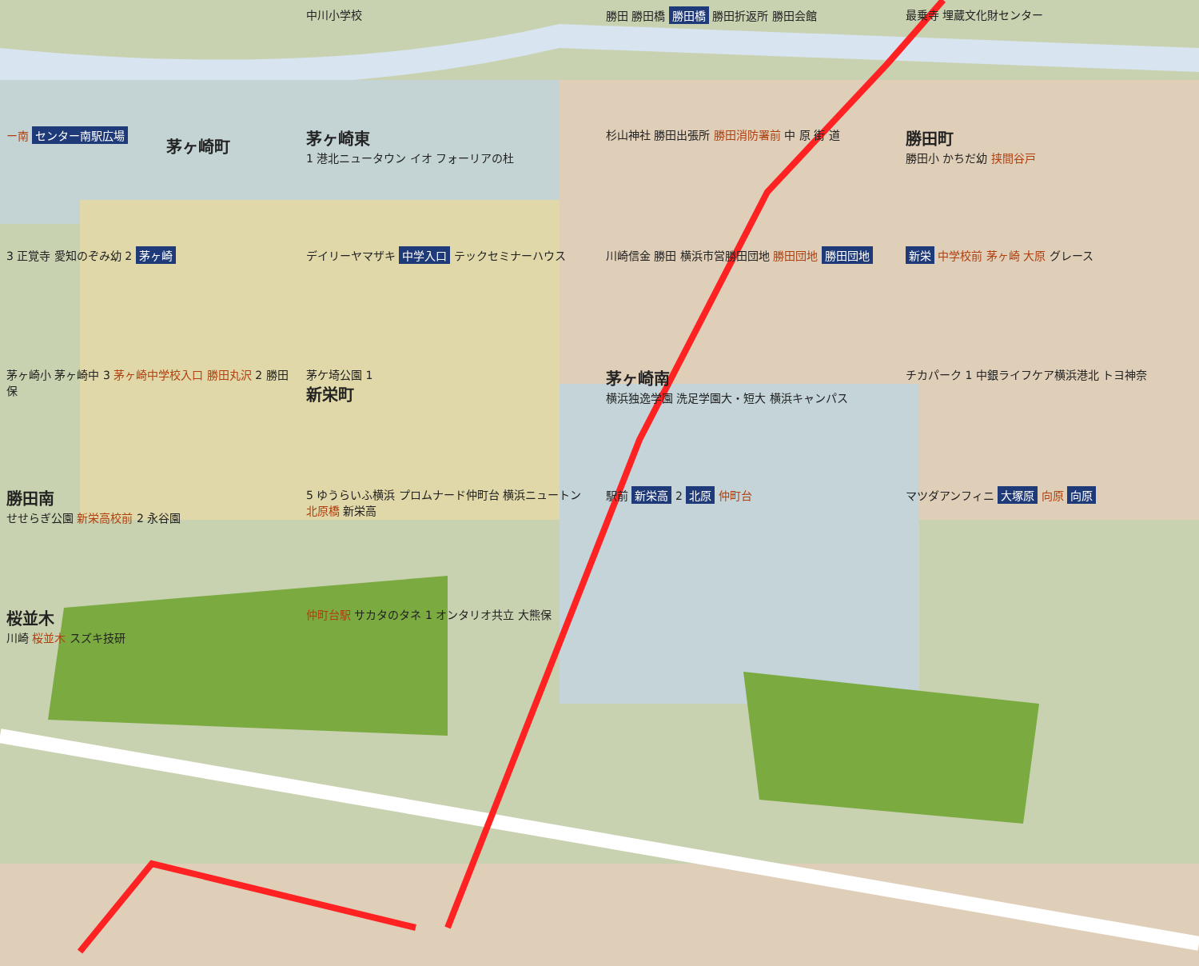茅ヶ崎町
中川小学校
勝田 勝田橋 勝田橋 勝田折返所 勝田会館
最乗寺 埋蔵文化財センター
ー南 センター南駅広場
茅ヶ崎東
1 港北ニュータウン イオ フォーリアの杜
杉山神社 勝田出張所 勝田消防署前 中 原 街 道
勝田町
勝田小 かちだ幼 挟間谷戸
3 正覚寺 愛知のぞみ幼 2 茅ヶ崎
デイリーヤマザキ 中学入口 テックセミナーハウス
川崎信金 勝田 横浜市営勝田団地 勝田団地 勝田団地
新栄 中学校前 茅ヶ崎 大原 グレース
茅ヶ崎小 茅ヶ崎中 3 茅ヶ崎中学校入口 勝田丸沢 2 勝田保
茅ケ埼公園 1
新栄町
茅ヶ崎南
横浜独逸学園 洗足学園大・短大 横浜キャンパス
チカパーク 1 中銀ライフケア横浜港北 トヨ神奈
勝田南
せせらぎ公園 新栄高校前 2 永谷園
5 ゆうらいふ横浜 プロムナード仲町台 横浜ニュートン 北原橋 新栄高
駅前 新栄高 2 北原 仲町台
マツダアンフィニ 大塚原 向原 向原
桜並木
川崎 桜並木 スズキ技研
仲町台駅 サカタのタネ 1 オンタリオ共立 大熊保